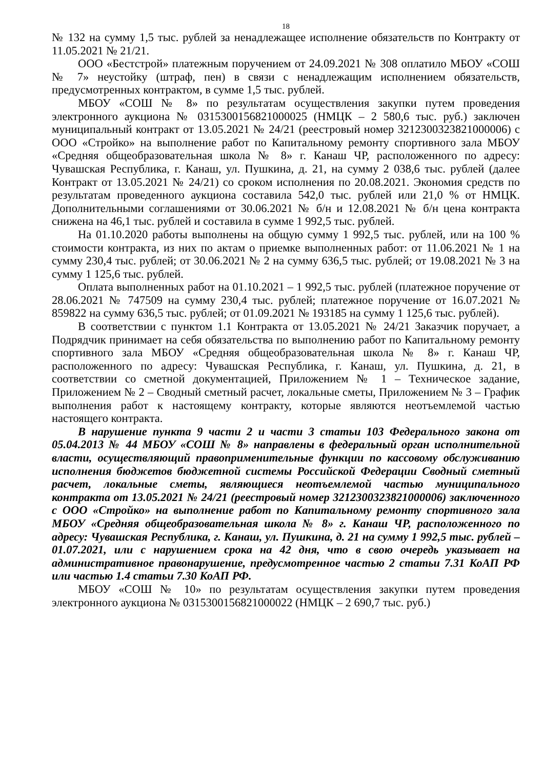18
№ 132 на сумму 1,5 тыс. рублей за ненадлежащее исполнение обязательств по Контракту от 11.05.2021 № 21/21.
ООО «Бестстрой» платежным поручением от 24.09.2021 № 308 оплатило МБОУ «СОШ № 7» неустойку (штраф, пен) в связи с ненадлежащим исполнением обязательств, предусмотренных контрактом, в сумме 1,5 тыс. рублей.
МБОУ «СОШ № 8» по результатам осуществления закупки путем проведения электронного аукциона № 0315300156821000025 (НМЦК – 2 580,6 тыс. руб.) заключен муниципальный контракт от 13.05.2021 № 24/21 (реестровый номер 3212300323821000006) с ООО «Стройко» на выполнение работ по Капитальному ремонту спортивного зала МБОУ «Средняя общеобразовательная школа № 8» г. Канаш ЧР, расположенного по адресу: Чувашская Республика, г. Канаш, ул. Пушкина, д. 21, на сумму 2 038,6 тыс. рублей (далее Контракт от 13.05.2021 № 24/21) со сроком исполнения по 20.08.2021. Экономия средств по результатам проведенного аукциона составила 542,0 тыс. рублей или 21,0 % от НМЦК. Дополнительными соглашениями от 30.06.2021 № б/н и 12.08.2021 № б/н цена контракта снижена на 46,1 тыс. рублей и составила в сумме 1 992,5 тыс. рублей.
На 01.10.2020 работы выполнены на общую сумму 1 992,5 тыс. рублей, или на 100 % стоимости контракта, из них по актам о приемке выполненных работ: от 11.06.2021 № 1 на сумму 230,4 тыс. рублей; от 30.06.2021 № 2 на сумму 636,5 тыс. рублей; от 19.08.2021 № 3 на сумму 1 125,6 тыс. рублей.
Оплата выполненных работ на 01.10.2021 – 1 992,5 тыс. рублей (платежное поручение от 28.06.2021 № 747509 на сумму 230,4 тыс. рублей; платежное поручение от 16.07.2021 № 859822 на сумму 636,5 тыс. рублей; от 01.09.2021 № 193185 на сумму 1 125,6 тыс. рублей).
В соответствии с пунктом 1.1 Контракта от 13.05.2021 № 24/21 Заказчик поручает, а Подрядчик принимает на себя обязательства по выполнению работ по Капитальному ремонту спортивного зала МБОУ «Средняя общеобразовательная школа № 8» г. Канаш ЧР, расположенного по адресу: Чувашская Республика, г. Канаш, ул. Пушкина, д. 21, в соответствии со сметной документацией, Приложением № 1 – Техническое задание, Приложением № 2 – Сводный сметный расчет, локальные сметы, Приложением № 3 – График выполнения работ к настоящему контракту, которые являются неотъемлемой частью настоящего контракта.
В нарушение пункта 9 части 2 и части 3 статьи 103 Федерального закона от 05.04.2013 № 44 МБОУ «СОШ № 8» направлены в федеральный орган исполнительной власти, осуществляющий правоприменительные функции по кассовому обслуживанию исполнения бюджетов бюджетной системы Российской Федерации Сводный сметный расчет, локальные сметы, являющиеся неотъемлемой частью муниципального контракта от 13.05.2021 № 24/21 (реестровый номер 3212300323821000006) заключенного с ООО «Стройко» на выполнение работ по Капитальному ремонту спортивного зала МБОУ «Средняя общеобразовательная школа № 8» г. Канаш ЧР, расположенного по адресу: Чувашская Республика, г. Канаш, ул. Пушкина, д. 21 на сумму 1 992,5 тыс. рублей – 01.07.2021, или с нарушением срока на 42 дня, что в свою очередь указывает на административное правонарушение, предусмотренное частью 2 статьи 7.31 КоАП РФ или частью 1.4 статьи 7.30 КоАП РФ.
МБОУ «СОШ № 10» по результатам осуществления закупки путем проведения электронного аукциона № 0315300156821000022 (НМЦК – 2 690,7 тыс. руб.)